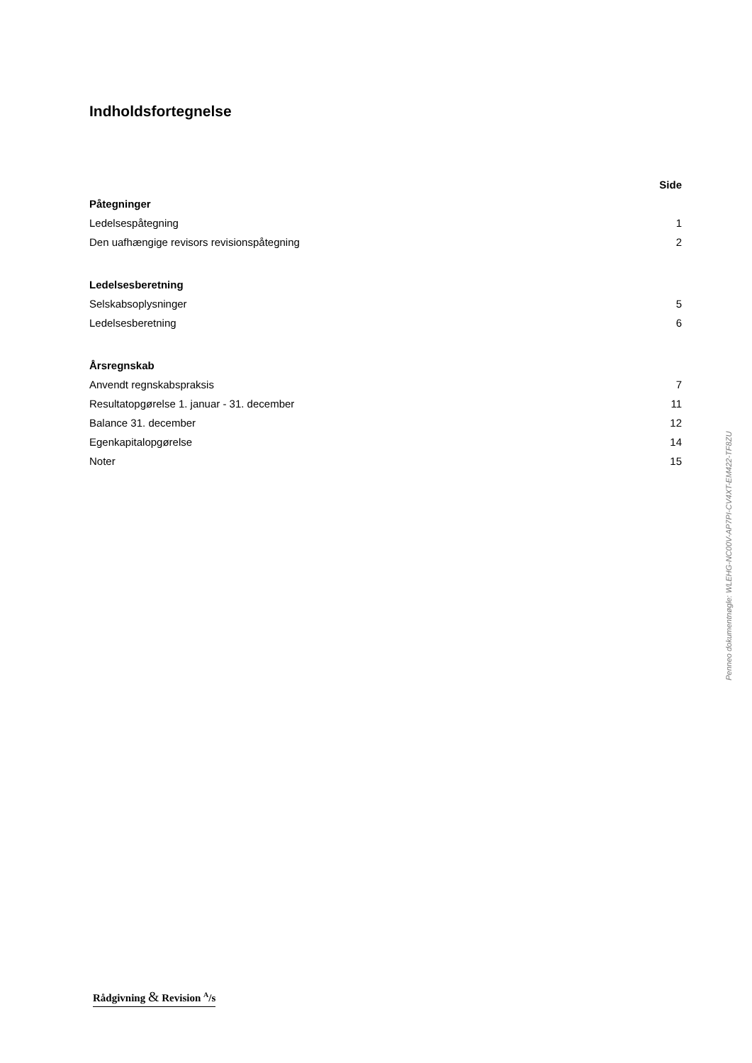Indholdsfortegnelse
| | Side |
| Påtegninger | |
| Ledelsespåtegning | 1 |
| Den uafhængige revisors revisionspåtegning | 2 |
| Ledelsesberetning | |
| Selskabsoplysninger | 5 |
| Ledelsesberetning | 6 |
| Årsregnskab | |
| Anvendt regnskabspraksis | 7 |
| Resultatopgørelse 1. januar - 31. december | 11 |
| Balance 31. december | 12 |
| Egenkapitalopgørelse | 14 |
| Noter | 15 |
Penneo dokumentnøgle: WLEHG-NC00V-AP7PI-CV4XT-EM422-TF8ZU
Rådgivning & Revision <sup>A</sup>/s